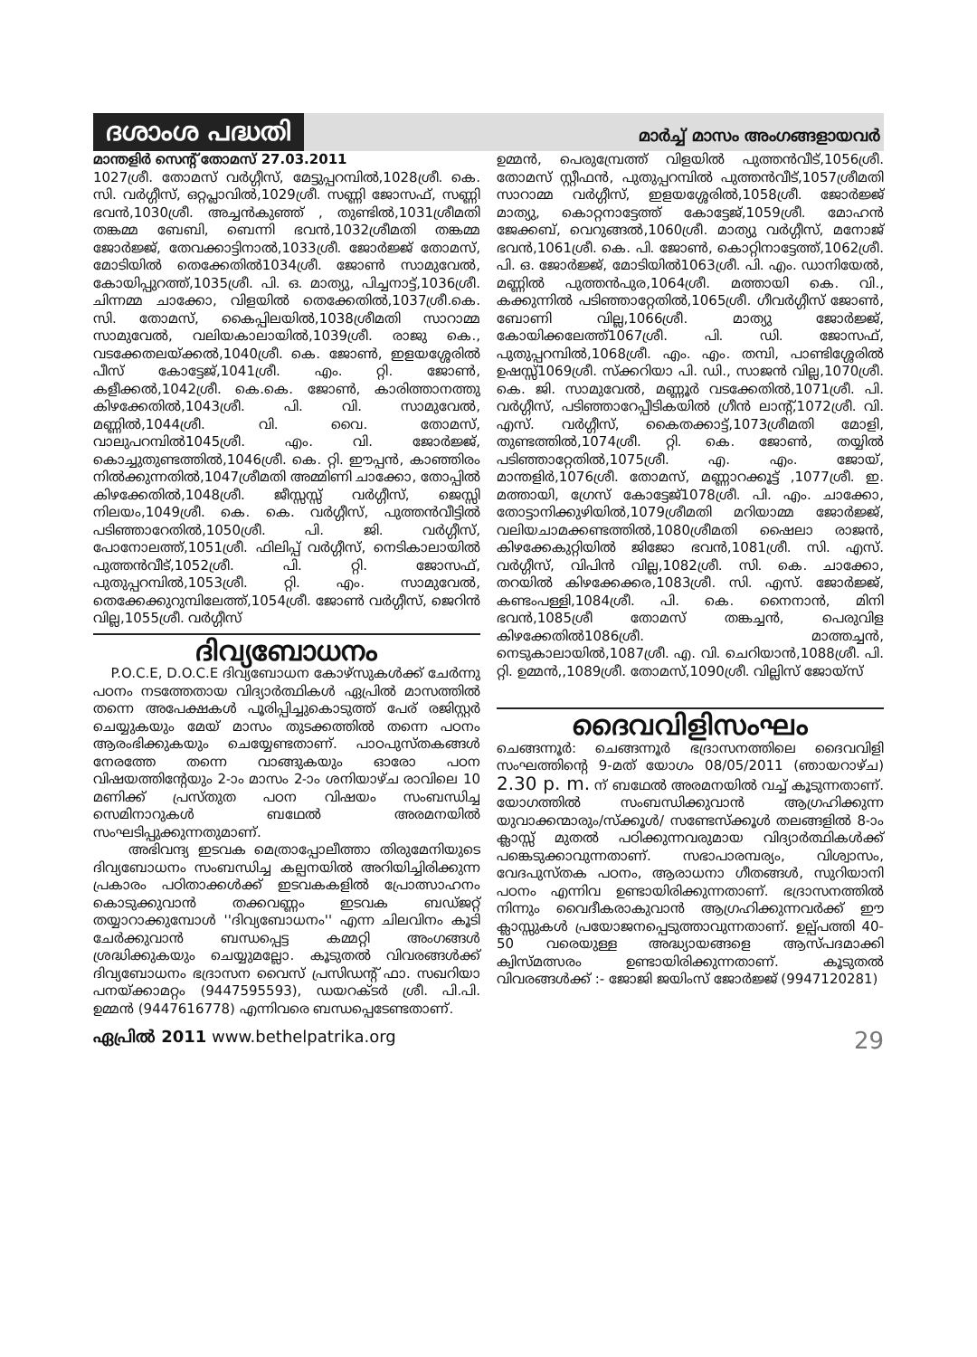ദശാംശ പദ്ധതി
മാർച്ച് മാസം അംഗങ്ങളായവർ
മാന്തളിർ സെന്റ് തോമസ് 27.03.2011
1027ശ്രീ. തോമസ് വർഗ്ഗീസ്, മേട്ടുപ്പറമ്പിൽ,1028ശ്രീ. കെ. സി. വർഗ്ഗീസ്, ഒറ്റപ്ലാവിൽ,1029ശ്രീ. സണ്ണി ജോസഫ്, സണ്ണി ഭവൻ,1030ശ്രീ. അച്ചൻകുഞ്ഞ് , തുണ്ടിൽ,1031ശ്രീമതി തങ്കമ്മ ബേബി, ബെന്നി ഭവൻ,1032ശ്രീമതി തങ്കമ്മ ജോർജ്ജ്, തേവക്കാട്ടിനാൽ,1033ശ്രീ. ജോർജ്ജ് തോമസ്, മോടിയിൽ തെക്കേതിൽ1034ശ്രീ. ജോൺ സാമുവേൽ, കോയിപ്പുറത്ത്,1035ശ്രീ. പി. ഒ. മാത്യു, പിച്ചനാട്ട്,1036ശ്രീ. ചിന്നമ്മ ചാക്കോ, വിളയിൽ തെക്കേതിൽ,1037ശ്രീ.കെ. സി. തോമസ്, കൈപ്പിലയിൽ,1038ശ്രീമതി സാറാമ്മ സാമുവേൽ, വലിയകാലായിൽ,1039ശ്രീ. രാജു കെ., വടക്കേതലയ്ക്കൽ,1040ശ്രീ. കെ. ജോൺ, ഇളയശ്ശേരിൽ പീസ് കോട്ടേജ്,1041ശ്രീ. എം. റ്റി. ജോൺ, കളീക്കൽ,1042ശ്രീ. കെ.കെ. ജോൺ, കാരിത്താനത്തു കിഴക്കേതിൽ,1043ശ്രീ. പി. വി. സാമുവേൽ, മണ്ണിൽ,1044ശ്രീ. വി. വൈ. തോമസ്, വാലുപറമ്പിൽ1045ശ്രീ. എം. വി. ജോർജ്ജ്, കൊച്ചുതുണ്ടത്തിൽ,1046ശ്രീ. കെ. റ്റി. ഈപ്പൻ, കാഞ്ഞിരം നിൽക്കുന്നതിൽ,1047ശ്രീമതി അമ്മിണി ചാക്കോ, തോപ്പിൽ കിഴക്കേതിൽ,1048ശ്രീ. ജീസ്സസ്സ് വർഗ്ഗീസ്, ജെസ്സി നിലയം,1049ശ്രീ. കെ. കെ. വർഗ്ഗീസ്, പുത്തൻവീട്ടിൽ പടിഞ്ഞാറേതിൽ,1050ശ്രീ. പി. ജി. വർഗ്ഗീസ്, പോനോലത്ത്,1051ശ്രീ. ഫിലിപ്പ് വർഗ്ഗീസ്, നെടികാലായിൽ പുത്തൻവീട്,1052ശ്രീ. പി. റ്റി. ജോസഫ്, പുതുപ്പറമ്പിൽ,1053ശ്രീ. റ്റി. എം. സാമുവേൽ, തെക്കേക്കുറുമ്പിലേത്ത്,1054ശ്രീ. ജോൺ വർഗ്ഗീസ്, ജെറിൻ വില്ല,1055ശ്രീ. വർഗ്ഗീസ്
ദിവ്യബോധനം
P.O.C.E, D.O.C.E ദിവ്യബോധന കോഴ്സുകൾക്ക് ചേർന്നു പഠനം നടത്തേതായ വിദ്യാർത്ഥികൾ ഏപ്രിൽ മാസത്തിൽ തന്നെ അപേക്ഷകൾ പൂരിപ്പിച്ചുകൊടുത്ത് പേര് രജിസ്റ്റർ ചെയ്യുകയും മേയ് മാസം തുടക്കത്തിൽ തന്നെ പഠനം ആരംഭിക്കുകയും ചെയ്യേണ്ടതാണ്. പാഠപുസ്തകങ്ങൾ നേരത്തേ തന്നെ വാങ്ങുകയും ഓരോ പഠന വിഷയത്തിന്റേയും 2-ാം മാസം 2-ാം ശനിയാഴ്ച രാവിലെ 10 മണിക്ക് പ്രസ്തുത പഠന വിഷയം സംബന്ധിച്ച സെമിനാറുകൾ ബഥേൽ അരമനയിൽ സംഘടിപ്പുക്കുന്നതുമാണ്.
അഭിവന്ദ്യ ഇടവക മെത്രാപ്പോലീത്താ തിരുമേനിയുടെ ദിവ്യബോധനം സംബന്ധിച്ച കല്പനയിൽ അറിയിച്ചിരിക്കുന്ന പ്രകാരം പഠിതാക്കൾക്ക് ഇടവകകളിൽ പ്രോത്സാഹനം കൊടുക്കുവാൻ തക്കവണ്ണം ഇടവക ബഡ്ജറ്റ് തയ്യാറാക്കുമ്പോൾ ''ദിവ്യബോധനം'' എന്ന ചിലവിനം കൂടി ചേർക്കുവാൻ ബന്ധപ്പെട്ട കമ്മറ്റി അംഗങ്ങൾ ശ്രദ്ധിക്കുകയും ചെയ്യുമല്ലോ. കൂടുതൽ വിവരങ്ങൾക്ക് ദിവ്യബോധനം ഭദ്രാസന വൈസ് പ്രസിഡന്റ് ഫാ. സഖറിയാ പനയ്ക്കാമറ്റം (9447595593), ഡയറക്ടർ ശ്രീ. പി.പി. ഉമ്മൻ (9447616778) എന്നിവരെ ബന്ധപ്പെടേണ്ടതാണ്.
ഉമ്മൻ, പെരുമ്പ്രേത്ത് വിളയിൽ പുത്തൻവീട്,1056ശ്രീ. തോമസ് സ്റ്റീഫൻ, പുതുപ്പറമ്പിൽ പുത്തൻവീട്,1057ശ്രീമതി സാറാമ്മ വർഗ്ഗീസ്, ഇളയശ്ശേരിൽ,1058ശ്രീ. ജോർജ്ജ് മാത്യു, കൊറ്റനാട്ടേത്ത് കോട്ടേജ്,1059ശ്രീ. മോഹൻ ജേക്കബ്, വെറുങ്ങൽ,1060ശ്രീ. മാത്യു വർഗ്ഗീസ്, മനോജ് ഭവൻ,1061ശ്രീ. കെ. പി. ജോൺ, കൊറ്റിനാട്ടേത്ത്,1062ശ്രീ. പി. ഒ. ജോർജ്ജ്, മോടിയിൽ1063ശ്രീ. പി. എം. ഡാനിയേൽ, മണ്ണിൽ പുത്തൻപുര,1064ശ്രീ. മത്തായി കെ. വി., കക്കുന്നിൽ പടിഞ്ഞാറ്റേതിൽ,1065ശ്രീ. ഗീവർഗ്ഗീസ് ജോൺ, ബോണി വില്ല,1066ശ്രീ. മാത്യു ജോർജ്ജ്, കോയിക്കലേത്ത്1067ശ്രീ. പി. ഡി. ജോസഫ്, പുതുപ്പറമ്പിൽ,1068ശ്രീ. എം. എം. തമ്പി, പാണ്ടിശ്ശേരിൽ ഉഷസ്സ്1069ശ്രീ. സ്ക്കറിയാ പി. ഡി., സാജൻ വില്ല,1070ശ്രീ. കെ. ജി. സാമുവേൽ, മണ്ണൂർ വടക്കേതിൽ,1071ശ്രീ. പി. വർഗ്ഗീസ്, പടിഞ്ഞാറേപ്പീടികയിൽ ഗ്രീൻ ലാന്റ്,1072ശ്രീ. വി. എസ്. വർഗ്ഗീസ്, കൈതക്കാട്ട്,1073ശ്രീമതി മോളി, തുണ്ടത്തിൽ,1074ശ്രീ. റ്റി. കെ. ജോൺ, തയ്യിൽ പടിഞ്ഞാറ്റേതിൽ,1075ശ്രീ. എ. എം. ജോയ്, മാന്തളിർ,1076ശ്രീ. തോമസ്, മണ്ണാറക്കൂട്ട് ,1077ശ്രീ. ഇ. മത്തായി, ഗ്രേസ് കോട്ടേജ്1078ശ്രീ. പി. എം. ചാക്കോ, തോട്ടാനിക്കുഴിയിൽ,1079ശ്രീമതി മറിയാമ്മ ജോർജ്ജ്, വലിയചാമക്കണ്ടത്തിൽ,1080ശ്രീമതി ഷൈലാ രാജൻ, കിഴക്കേകുറ്റിയിൽ ജിജോ ഭവൻ,1081ശ്രീ. സി. എസ്. വർഗ്ഗീസ്, വിപിൻ വില്ല,1082ശ്രീ. സി. കെ. ചാക്കോ, തറയിൽ കിഴക്കേക്കര,1083ശ്രീ. സി. എസ്. ജോർജ്ജ്, കണ്ടംപള്ളി,1084ശ്രീ. പി. കെ. നൈനാൻ, മിനി ഭവൻ,1085ശ്രീ തോമസ് തങ്കച്ചൻ, പെരുവിള കിഴക്കേതിൽ1086ശ്രീ. മാത്തച്ചൻ, നെടുകാലായിൽ,1087ശ്രീ. എ. വി. ചെറിയാൻ,1088ശ്രീ. പി. റ്റി. ഉമ്മൻ,,1089ശ്രീ. തോമസ്,1090ശ്രീ. വില്ലിസ് ജോയ്സ്
ദൈവവിളിസംഘം
ചെങ്ങന്നൂർ: ചെങ്ങന്നൂർ ഭദ്രാസനത്തിലെ ദൈവവിളി സംഘത്തിന്റെ 9-മത് യോഗം 08/05/2011 (ഞായറാഴ്ച) 2.30 p. m. ന് ബഥേൽ അരമനയിൽ വച്ച് കൂടുന്നതാണ്. യോഗത്തിൽ സംബന്ധിക്കുവാൻ ആഗ്രഹിക്കുന്ന യുവാക്കന്മാരും/സ്ക്കൂൾ/ സണ്ടേസ്ക്കൂൾ തലങ്ങളിൽ 8-ാം ക്ലാസ്സ് മുതൽ പഠിക്കുന്നവരുമായ വിദ്യാർത്ഥികൾക്ക് പങ്കെടുക്കാവുന്നതാണ്. സഭാപാരമ്പര്യം, വിശ്വാസം, വേദപുസ്തക പഠനം, ആരാധനാ ഗീതങ്ങൾ, സുറിയാനി പഠനം എന്നിവ ഉണ്ടായിരിക്കുന്നതാണ്. ഭദ്രാസനത്തിൽ നിന്നും വൈദീകരാകുവാൻ ആഗ്രഹിക്കുന്നവർക്ക് ഈ ക്ലാസ്സുകൾ പ്രയോജനപ്പെടുത്താവുന്നതാണ്. ഉല്പ്പത്തി 40-50 വരെയുള്ള അദ്ധ്യായങ്ങളെ ആസ്പദമാക്കി ക്വിസ്മത്സരം ഉണ്ടായിരിക്കുന്നതാണ്. കൂടുതൽ വിവരങ്ങൾക്ക് :- ജോജി ജയിംസ് ജോർജ്ജ് (9947120281)
ഏപ്രിൽ 2011 www.bethelpatrika.org
29